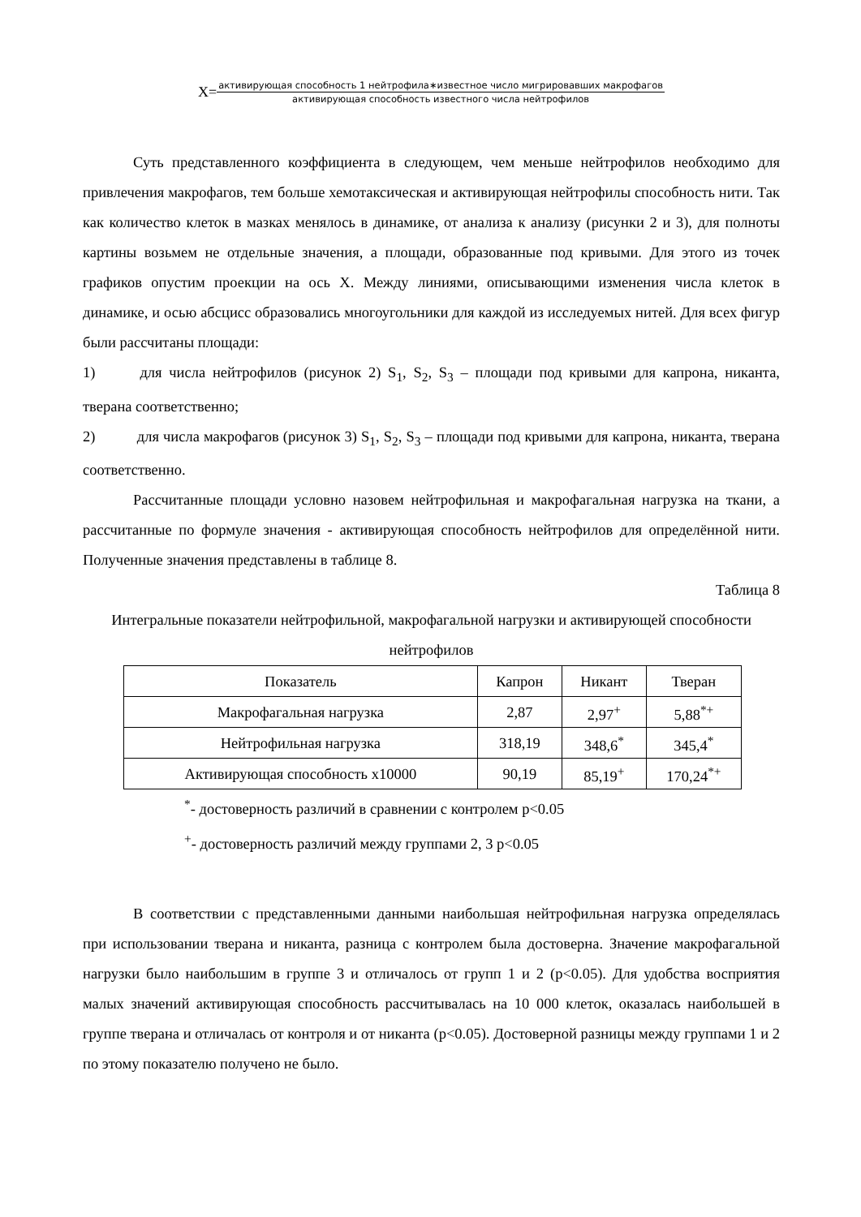X= активирующая способность 1 нейтрофила∗известное число мигрировавших макрофагов активирующая способность известного числа нейтрофилов
Суть представленного коэффициента в следующем, чем меньше нейтрофилов необходимо для привлечения макрофагов, тем больше хемотаксическая и активирующая нейтрофилы способность нити. Так как количество клеток в мазках менялось в динамике, от анализа к анализу (рисунки 2 и 3), для полноты картины возьмем не отдельные значения, а площади, образованные под кривыми. Для этого из точек графиков опустим проекции на ось Х. Между линиями, описывающими изменения числа клеток в динамике, и осью абсцисс образовались многоугольники для каждой из исследуемых нитей. Для всех фигур были рассчитаны площади:
1)    для числа нейтрофилов (рисунок 2) S<sub>1</sub>, S<sub>2</sub>, S<sub>3</sub> – площади под кривыми для капрона, никанта, тверана соответственно;
2)    для числа макрофагов (рисунок 3) S<sub>1</sub>, S<sub>2</sub>, S<sub>3</sub> – площади под кривыми для капрона, никанта, тверана соответственно.
Рассчитанные площади условно назовем нейтрофильная и макрофагальная нагрузка на ткани, а рассчитанные по формуле значения - активирующая способность нейтрофилов для определённой нити. Полученные значения представлены в таблице 8.
Таблица 8
Интегральные показатели нейтрофильной, макрофагальной нагрузки и активирующей способности нейтрофилов
| Показатель | Капрон | Никант | Тверан |
| --- | --- | --- | --- |
| Макрофагальная нагрузка | 2,87 | 2,97<sup>+</sup> | 5,88<sup>*+</sup> |
| Нейтрофильная нагрузка | 318,19 | 348,6<sup>*</sup> | 345,4<sup>*</sup> |
| Активирующая способность х10000 | 90,19 | 85,19<sup>+</sup> | 170,24<sup>*+</sup> |
<sup>*</sup>- достоверность различий в сравнении с контролем р<0.05
<sup>+</sup>- достоверность различий между группами 2, 3 р<0.05
В соответствии с представленными данными наибольшая нейтрофильная нагрузка определялась при использовании тверана и никанта, разница с контролем была достоверна. Значение макрофагальной нагрузки было наибольшим в группе 3 и отличалось от групп 1 и 2 (р<0.05). Для удобства восприятия малых значений активирующая способность рассчитывалась на 10 000 клеток, оказалась наибольшей в группе тверана и отличалась от контроля и от никанта (р<0.05). Достоверной разницы между группами 1 и 2 по этому показателю получено не было.